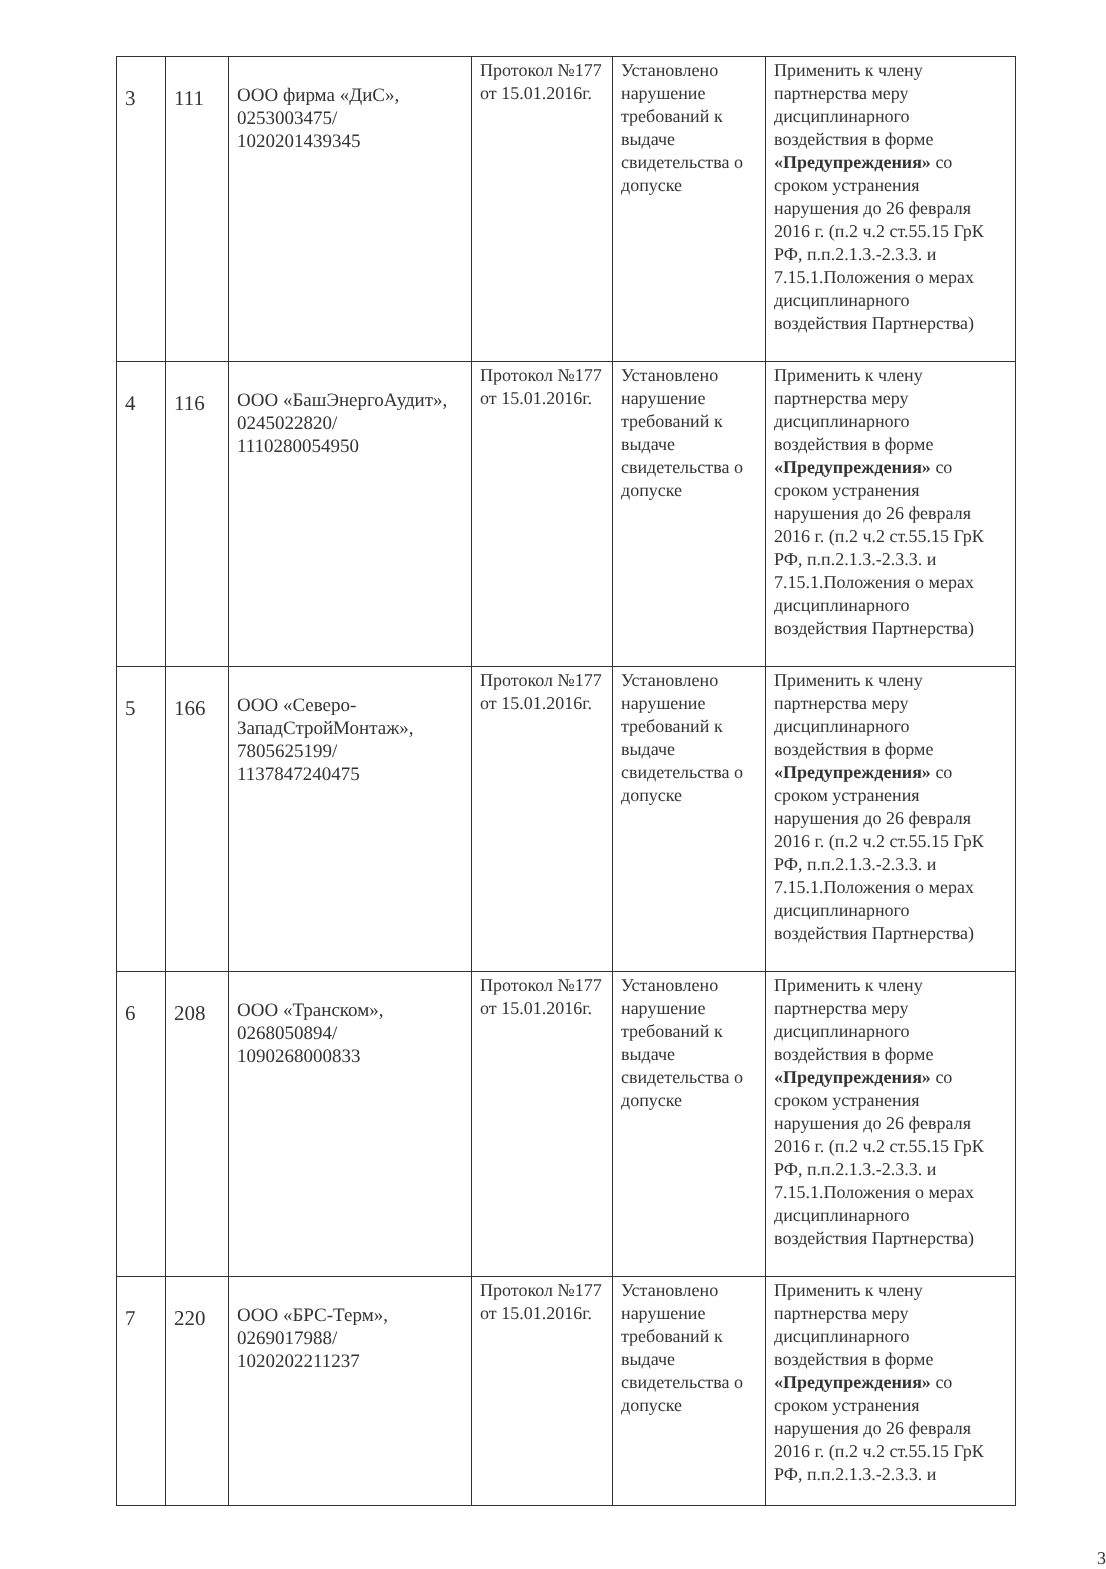| 3 | 111 | ООО фирма «ДиС», 0253003475/ 1020201439345 | Протокол №177 от 15.01.2016г. | Установлено нарушение требований к выдаче свидетельства о допуске | Применить к члену партнерства меру дисциплинарного воздействия в форме «Предупреждения» со сроком устранения нарушения до 26 февраля 2016 г. (п.2 ч.2 ст.55.15 ГрК РФ, п.п.2.1.3.-2.3.3. и 7.15.1.Положения о мерах дисциплинарного воздействия Партнерства) |
| 4 | 116 | ООО «БашЭнергоАудит», 0245022820/ 1110280054950 | Протокол №177 от 15.01.2016г. | Установлено нарушение требований к выдаче свидетельства о допуске | Применить к члену партнерства меру дисциплинарного воздействия в форме «Предупреждения» со сроком устранения нарушения до 26 февраля 2016 г. (п.2 ч.2 ст.55.15 ГрК РФ, п.п.2.1.3.-2.3.3. и 7.15.1.Положения о мерах дисциплинарного воздействия Партнерства) |
| 5 | 166 | ООО «Северо-ЗападСтройМонтаж», 7805625199/ 1137847240475 | Протокол №177 от 15.01.2016г. | Установлено нарушение требований к выдаче свидетельства о допуске | Применить к члену партнерства меру дисциплинарного воздействия в форме «Предупреждения» со сроком устранения нарушения до 26 февраля 2016 г. (п.2 ч.2 ст.55.15 ГрК РФ, п.п.2.1.3.-2.3.3. и 7.15.1.Положения о мерах дисциплинарного воздействия Партнерства) |
| 6 | 208 | ООО «Транском», 0268050894/ 1090268000833 | Протокол №177 от 15.01.2016г. | Установлено нарушение требований к выдаче свидетельства о допуске | Применить к члену партнерства меру дисциплинарного воздействия в форме «Предупреждения» со сроком устранения нарушения до 26 февраля 2016 г. (п.2 ч.2 ст.55.15 ГрК РФ, п.п.2.1.3.-2.3.3. и 7.15.1.Положения о мерах дисциплинарного воздействия Партнерства) |
| 7 | 220 | ООО «БРС-Терм», 0269017988/ 1020202211237 | Протокол №177 от 15.01.2016г. | Установлено нарушение требований к выдаче свидетельства о допуске | Применить к члену партнерства меру дисциплинарного воздействия в форме «Предупреждения» со сроком устранения нарушения до 26 февраля 2016 г. (п.2 ч.2 ст.55.15 ГрК РФ, п.п.2.1.3.-2.3.3. и |
3